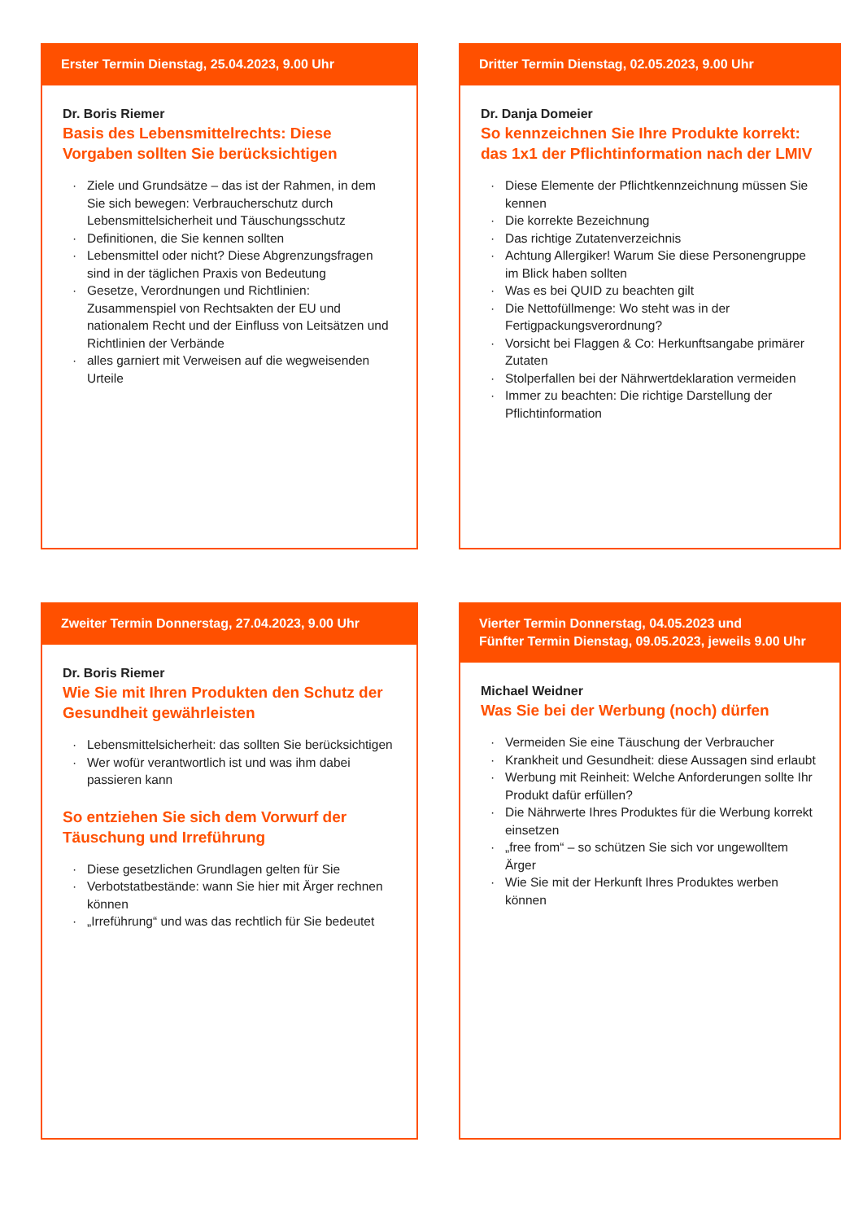Erster Termin Dienstag, 25.04.2023, 9.00 Uhr
Dr. Boris Riemer
Basis des Lebensmittelrechts: Diese Vorgaben sollten Sie berücksichtigen
· Ziele und Grundsätze – das ist der Rahmen, in dem Sie sich bewegen: Verbraucherschutz durch Lebensmittelsicherheit und Täuschungsschutz
· Definitionen, die Sie kennen sollten
· Lebensmittel oder nicht? Diese Abgrenzungsfragen sind in der täglichen Praxis von Bedeutung
· Gesetze, Verordnungen und Richtlinien: Zusammenspiel von Rechtsakten der EU und nationalem Recht und der Einfluss von Leitsätzen und Richtlinien der Verbände
· alles garniert mit Verweisen auf die wegweisenden Urteile
Dritter Termin Dienstag, 02.05.2023, 9.00 Uhr
Dr. Danja Domeier
So kennzeichnen Sie Ihre Produkte korrekt: das 1x1 der Pflichtinformation nach der LMIV
· Diese Elemente der Pflichtkennzeichnung müssen Sie kennen
· Die korrekte Bezeichnung
· Das richtige Zutatenverzeichnis
· Achtung Allergiker! Warum Sie diese Personengruppe im Blick haben sollten
· Was es bei QUID zu beachten gilt
· Die Nettofüllmenge: Wo steht was in der Fertigpackungsverordnung?
· Vorsicht bei Flaggen & Co: Herkunftsangabe primärer Zutaten
· Stolperfallen bei der Nährwertdeklaration vermeiden
· Immer zu beachten: Die richtige Darstellung der Pflichtinformation
Zweiter Termin Donnerstag, 27.04.2023, 9.00 Uhr
Dr. Boris Riemer
Wie Sie mit Ihren Produkten den Schutz der Gesundheit gewährleisten
· Lebensmittelsicherheit: das sollten Sie berücksichtigen
· Wer wofür verantwortlich ist und was ihm dabei passieren kann
So entziehen Sie sich dem Vorwurf der Täuschung und Irreführung
· Diese gesetzlichen Grundlagen gelten für Sie
· Verbotstatbestände: wann Sie hier mit Ärger rechnen können
· „Irreführung“ und was das rechtlich für Sie bedeutet
Vierter Termin Donnerstag, 04.05.2023 und
Fünfter Termin Dienstag, 09.05.2023, jeweils 9.00 Uhr
Michael Weidner
Was Sie bei der Werbung (noch) dürfen
· Vermeiden Sie eine Täuschung der Verbraucher
· Krankheit und Gesundheit: diese Aussagen sind erlaubt
· Werbung mit Reinheit: Welche Anforderungen sollte Ihr Produkt dafür erfüllen?
· Die Nährwerte Ihres Produktes für die Werbung korrekt einsetzen
· „free from“ – so schützen Sie sich vor ungewolltem Ärger
· Wie Sie mit der Herkunft Ihres Produktes werben können